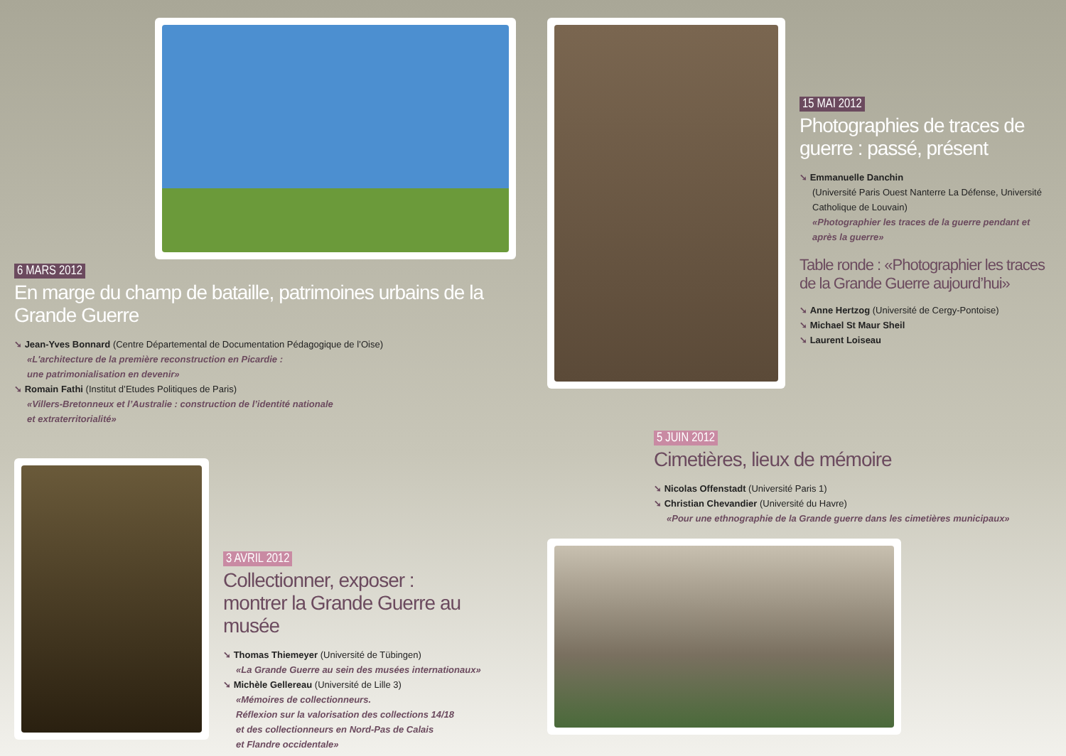6 MARS 2012
En marge du champ de bataille, patrimoines urbains de la Grande Guerre
➘ Jean-Yves Bonnard (Centre Départemental de Documentation Pédagogique de l’Oise)
«L'architecture de la première reconstruction en Picardie :
une patrimonialisation en devenir»
➘ Romain Fathi (Institut d’Etudes Politiques de Paris)
«Villers-Bretonneux et l’Australie : construction de l’identité nationale
et extraterritorialité»
15 MAI 2012
Photographies de traces de guerre : passé, présent
➘ Emmanuelle Danchin
(Université Paris Ouest Nanterre La Défense, Université Catholique de Louvain)
«Photographier les traces de la guerre pendant et après la guerre»
Table ronde : «Photographier les traces de la Grande Guerre aujourd’hui»
➘ Anne Hertzog (Université de Cergy-Pontoise)
➘ Michael St Maur Sheil
➘ Laurent Loiseau
3 AVRIL 2012
Collectionner, exposer :
montrer la Grande Guerre au musée
➘ Thomas Thiemeyer (Université de Tübingen)
«La Grande Guerre au sein des musées internationaux»
➘ Michèle Gellereau (Université de Lille 3)
«Mémoires de collectionneurs.
Réflexion sur la valorisation des collections 14/18
et des collectionneurs en Nord-Pas de Calais
et Flandre occidentale»
5 JUIN 2012
Cimetières, lieux de mémoire
➘ Nicolas Offenstadt (Université Paris 1)
➘ Christian Chevandier (Université du Havre)
«Pour une ethnographie de la Grande guerre dans les cimetières municipaux»